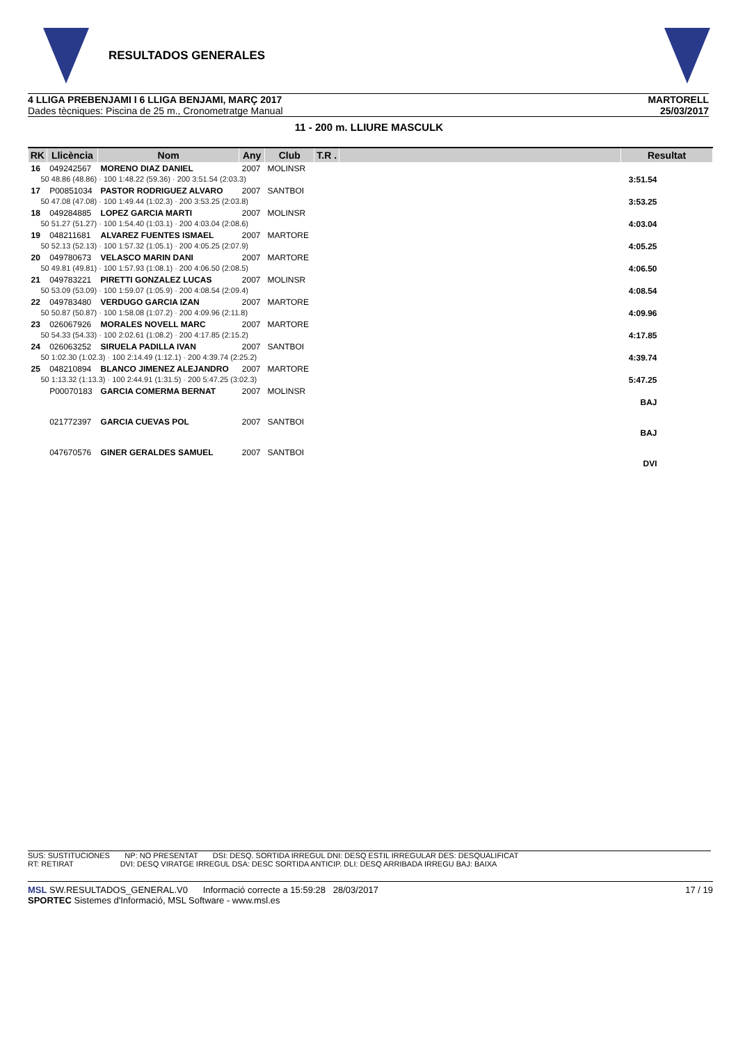RESULTADOS GENERALES
4 LLIGA PREBENJAMI I 6 LLIGA BENJAMI, MARÇ 2017
Dades tècniques: Piscina de 25 m., Cronometratge Manual
MARTORELL
25/03/2017
11 - 200 m. LLIURE MASCULK
| RK | Llicència | Nom | Any | Club | T.R . | | Resultat |
| --- | --- | --- | --- | --- | --- | --- | --- |
| 16 | 049242567 | MORENO DIAZ DANIEL | 2007 | MOLINSR | | | |
| 50 48.86 (48.86) · 100 1:48.22 (59.36) · 200 3:51.54 (2:03.3) | | | | | | | 3:51.54 |
| 17 | P00851034 | PASTOR RODRIGUEZ ALVARO | 2007 | SANTBOI | | | |
| 50 47.08 (47.08) · 100 1:49.44 (1:02.3) · 200 3:53.25 (2:03.8) | | | | | | | 3:53.25 |
| 18 | 049284885 | LOPEZ GARCIA MARTI | 2007 | MOLINSR | | | |
| 50 51.27 (51.27) · 100 1:54.40 (1:03.1) · 200 4:03.04 (2:08.6) | | | | | | | 4:03.04 |
| 19 | 048211681 | ALVAREZ FUENTES ISMAEL | 2007 | MARTORE | | | |
| 50 52.13 (52.13) · 100 1:57.32 (1:05.1) · 200 4:05.25 (2:07.9) | | | | | | | 4:05.25 |
| 20 | 049780673 | VELASCO MARIN DANI | 2007 | MARTORE | | | |
| 50 49.81 (49.81) · 100 1:57.93 (1:08.1) · 200 4:06.50 (2:08.5) | | | | | | | 4:06.50 |
| 21 | 049783221 | PIRETTI GONZALEZ LUCAS | 2007 | MOLINSR | | | |
| 50 53.09 (53.09) · 100 1:59.07 (1:05.9) · 200 4:08.54 (2:09.4) | | | | | | | 4:08.54 |
| 22 | 049783480 | VERDUGO GARCIA IZAN | 2007 | MARTORE | | | |
| 50 50.87 (50.87) · 100 1:58.08 (1:07.2) · 200 4:09.96 (2:11.8) | | | | | | | 4:09.96 |
| 23 | 026067926 | MORALES NOVELL MARC | 2007 | MARTORE | | | |
| 50 54.33 (54.33) · 100 2:02.61 (1:08.2) · 200 4:17.85 (2:15.2) | | | | | | | 4:17.85 |
| 24 | 026063252 | SIRUELA PADILLA IVAN | 2007 | SANTBOI | | | |
| 50 1:02.30 (1:02.3) · 100 2:14.49 (1:12.1) · 200 4:39.74 (2:25.2) | | | | | | | 4:39.74 |
| 25 | 048210894 | BLANCO JIMENEZ ALEJANDRO | 2007 | MARTORE | | | |
| 50 1:13.32 (1:13.3) · 100 2:44.91 (1:31.5) · 200 5:47.25 (3:02.3) | | | | | | | 5:47.25 |
| | P00070183 | GARCIA COMERMA BERNAT | 2007 | MOLINSR | | | |
| | | | | | | | BAJ |
| | 021772397 | GARCIA CUEVAS POL | 2007 | SANTBOI | | | |
| | | | | | | | BAJ |
| | 047670576 | GINER GERALDES SAMUEL | 2007 | SANTBOI | | | |
| | | | | | | | DVI |
SUS: SUSTITUCIONES NP: NO PRESENTAT DSI: DESQ. SORTIDA IRREGUL DNI: DESQ ESTIL IRREGULAR DES: DESQUALIFICAT
RT: RETIRAT DVI: DESQ VIRATGE IRREGUL DSA: DESC SORTIDA ANTICIP. DLI: DESQ ARRIBADA IRREGU BAJ: BAIXA
MSL SW.RESULTADOS_GENERAL.V0 Informació correcte a 15:59:28 28/03/2017
SPORTEC Sistemes d'Informació, MSL Software - www.msl.es
17 / 19